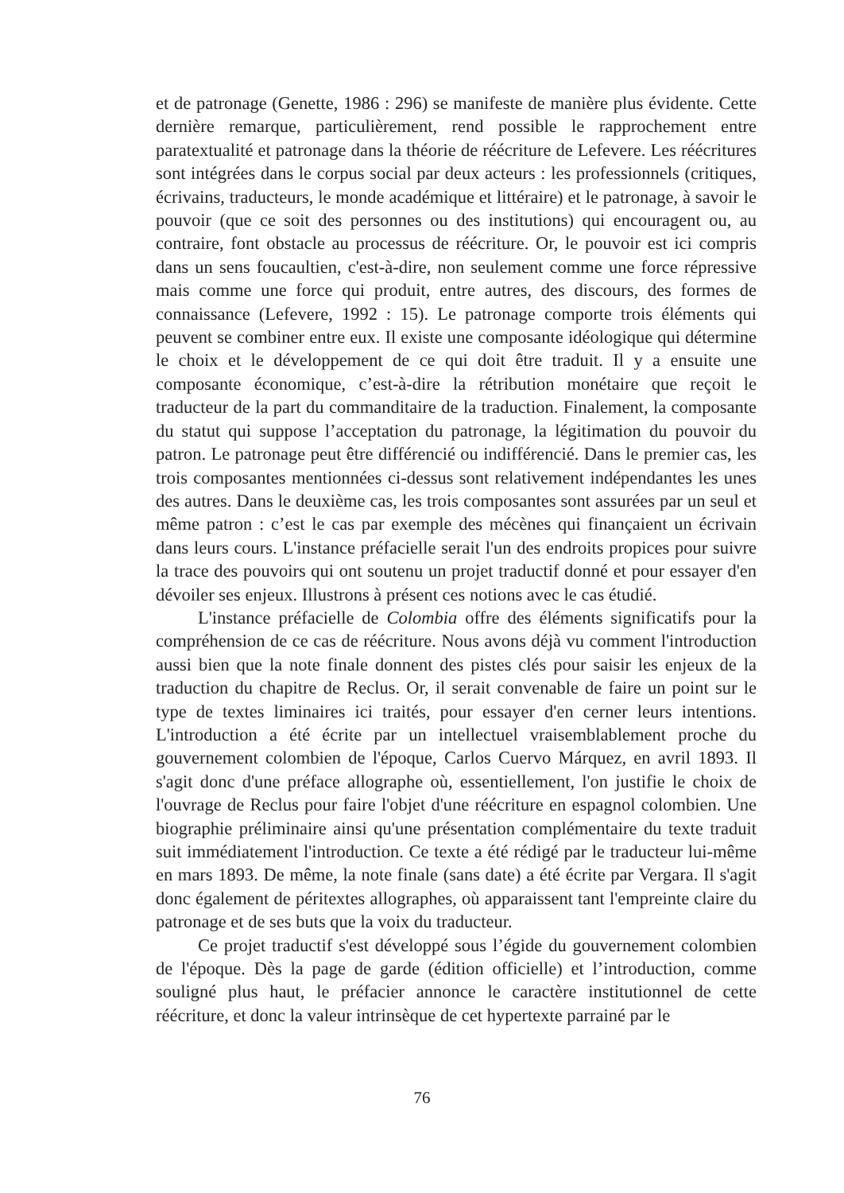et de patronage (Genette, 1986 : 296) se manifeste de manière plus évidente. Cette dernière remarque, particulièrement, rend possible le rapprochement entre paratextualité et patronage dans la théorie de réécriture de Lefevere. Les réécritures sont intégrées dans le corpus social par deux acteurs : les professionnels (critiques, écrivains, traducteurs, le monde académique et littéraire) et le patronage, à savoir le pouvoir (que ce soit des personnes ou des institutions) qui encouragent ou, au contraire, font obstacle au processus de réécriture. Or, le pouvoir est ici compris dans un sens foucaultien, c'est-à-dire, non seulement comme une force répressive mais comme une force qui produit, entre autres, des discours, des formes de connaissance (Lefevere, 1992 : 15). Le patronage comporte trois éléments qui peuvent se combiner entre eux. Il existe une composante idéologique qui détermine le choix et le développement de ce qui doit être traduit. Il y a ensuite une composante économique, c’est-à-dire la rétribution monétaire que reçoit le traducteur de la part du commanditaire de la traduction. Finalement, la composante du statut qui suppose l’acceptation du patronage, la légitimation du pouvoir du patron. Le patronage peut être différencié ou indifférencié. Dans le premier cas, les trois composantes mentionnées ci-dessus sont relativement indépendantes les unes des autres. Dans le deuxième cas, les trois composantes sont assurées par un seul et même patron : c’est le cas par exemple des mécènes qui finançaient un écrivain dans leurs cours. L'instance préfacielle serait l'un des endroits propices pour suivre la trace des pouvoirs qui ont soutenu un projet traductif donné et pour essayer d'en dévoiler ses enjeux. Illustrons à présent ces notions avec le cas étudié.
L'instance préfacielle de Colombia offre des éléments significatifs pour la compréhension de ce cas de réécriture. Nous avons déjà vu comment l'introduction aussi bien que la note finale donnent des pistes clés pour saisir les enjeux de la traduction du chapitre de Reclus. Or, il serait convenable de faire un point sur le type de textes liminaires ici traités, pour essayer d'en cerner leurs intentions. L'introduction a été écrite par un intellectuel vraisemblablement proche du gouvernement colombien de l'époque, Carlos Cuervo Márquez, en avril 1893. Il s'agit donc d'une préface allographe où, essentiellement, l'on justifie le choix de l'ouvrage de Reclus pour faire l'objet d'une réécriture en espagnol colombien. Une biographie préliminaire ainsi qu'une présentation complémentaire du texte traduit suit immédiatement l'introduction. Ce texte a été rédigé par le traducteur lui-même en mars 1893. De même, la note finale (sans date) a été écrite par Vergara. Il s'agit donc également de péritextes allographes, où apparaissent tant l'empreinte claire du patronage et de ses buts que la voix du traducteur.
Ce projet traductif s'est développé sous l’égide du gouvernement colombien de l'époque. Dès la page de garde (édition officielle) et l’introduction, comme souligné plus haut, le préfacier annonce le caractère institutionnel de cette réécriture, et donc la valeur intrinsèque de cet hypertexte parrainé par le
76